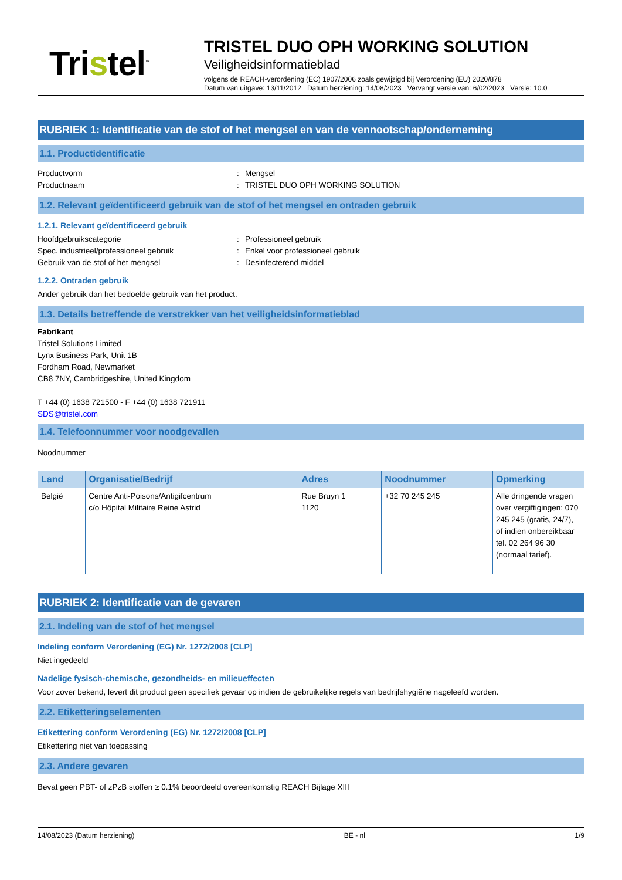Tristel<sup>™</sup>
TRISTEL DUO OPH WORKING SOLUTION
Veiligheidsinformatieblad
volgens de REACH-verordening (EC) 1907/2006 zoals gewijzigd bij Verordening (EU) 2020/878
Datum van uitgave: 13/11/2012 Datum herziening: 14/08/2023 Vervangt versie van: 6/02/2023 Versie: 10.0
RUBRIEK 1: Identificatie van de stof of het mengsel en van de vennootschap/onderneming
1.1. Productidentificatie
Productvorm : Mengsel
Productnaam : TRISTEL DUO OPH WORKING SOLUTION
1.2. Relevant geïdentificeerd gebruik van de stof of het mengsel en ontraden gebruik
1.2.1. Relevant geïdentificeerd gebruik
Hoofdgebruikscategorie : Professioneel gebruik
Spec. industrieel/professioneel gebruik : Enkel voor professioneel gebruik
Gebruik van de stof of het mengsel : Desinfecterend middel
1.2.2. Ontraden gebruik
Ander gebruik dan het bedoelde gebruik van het product.
1.3. Details betreffende de verstrekker van het veiligheidsinformatieblad
Fabrikant
Tristel Solutions Limited
Lynx Business Park, Unit 1B
Fordham Road, Newmarket
CB8 7NY, Cambridgeshire, United Kingdom
T +44 (0) 1638 721500 - F +44 (0) 1638 721911
SDS@tristel.com
1.4. Telefoonnummer voor noodgevallen
Noodnummer
| Land | Organisatie/Bedrijf | Adres | Noodnummer | Opmerking |
| --- | --- | --- | --- | --- |
| België | Centre Anti-Poisons/Antigifcentrum c/o Hôpital Militaire Reine Astrid | Rue Bruyn 1 1120 | +32 70 245 245 | Alle dringende vragen over vergiftigingen: 070 245 245 (gratis, 24/7), of indien onbereikbaar tel. 02 264 96 30 (normaal tarief). |
RUBRIEK 2: Identificatie van de gevaren
2.1. Indeling van de stof of het mengsel
Indeling conform Verordening (EG) Nr. 1272/2008 [CLP]
Niet ingedeeld
Nadelige fysisch-chemische, gezondheids- en milieueffecten
Voor zover bekend, levert dit product geen specifiek gevaar op indien de gebruikelijke regels van bedrijfshygiëne nageleefd worden.
2.2. Etiketteringselementen
Etikettering conform Verordening (EG) Nr. 1272/2008 [CLP]
Etikettering niet van toepassing
2.3. Andere gevaren
Bevat geen PBT- of zPzB stoffen ≥ 0.1% beoordeeld overeenkomstig REACH Bijlage XIII
14/08/2023 (Datum herziening) BE - nl 1/9